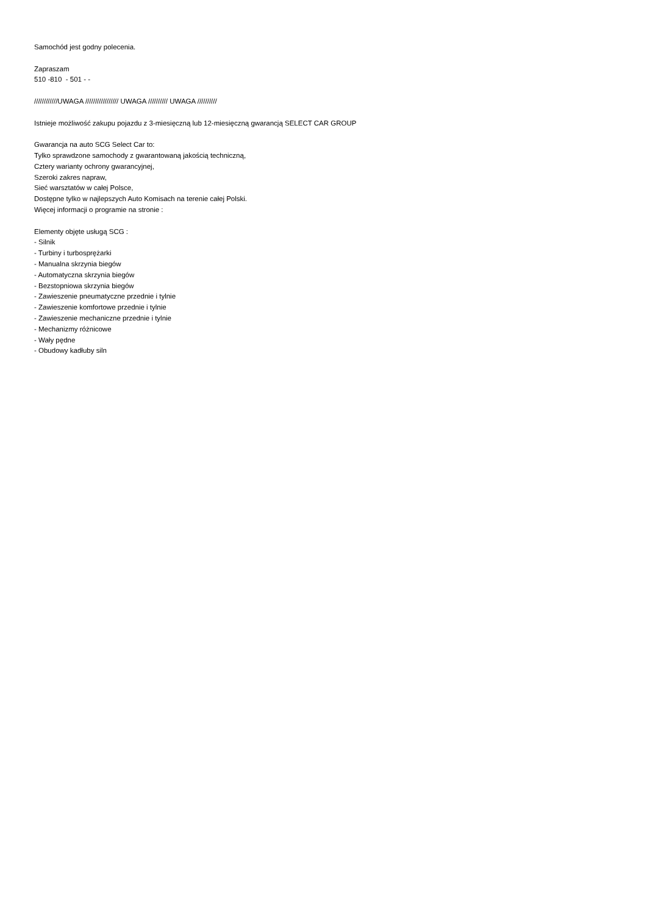Samochód jest godny polecenia.
Zapraszam
510 -810 - 501 - -
////////////UWAGA ///////////////// UWAGA ////////// UWAGA //////////
Istnieje możliwość zakupu pojazdu z 3-miesięczną lub 12-miesięczną gwarancją SELECT CAR GROUP
Gwarancja na auto SCG Select Car to:
Tylko sprawdzone samochody z gwarantowaną jakością techniczną,
Cztery warianty ochrony gwarancyjnej,
Szeroki zakres napraw,
Sieć warsztatów w całej Polsce,
Dostępne tylko w najlepszych Auto Komisach na terenie całej Polski.
Więcej informacji o programie na stronie :
Elementy objęte usługą SCG :
- Silnik
- Turbiny i turbosprężarki
- Manualna skrzynia biegów
- Automatyczna skrzynia biegów
- Bezstopniowa skrzynia biegów
- Zawieszenie pneumatyczne przednie i tylnie
- Zawieszenie komfortowe przednie i tylnie
- Zawieszenie mechaniczne przednie i tylnie
- Mechanizmy różnicowe
- Wały pędne
- Obudowy kadłuby siln